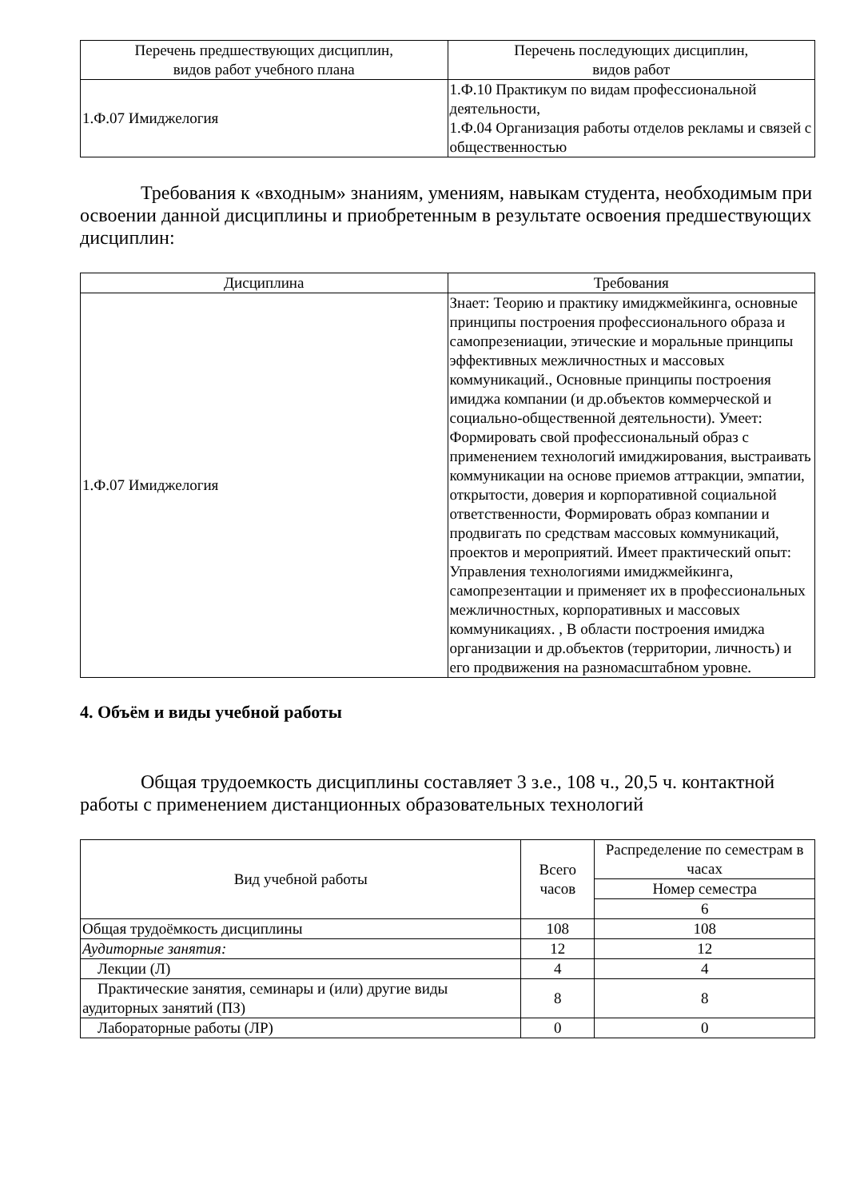| Перечень предшествующих дисциплин, видов работ учебного плана | Перечень последующих дисциплин, видов работ |
| --- | --- |
| 1.Ф.07 Имиджелогия | 1.Ф.10 Практикум по видам профессиональной деятельности, 1.Ф.04 Организация работы отделов рекламы и связей с общественностью |
Требования к «входным» знаниям, умениям, навыкам студента, необходимым при освоении данной дисциплины и приобретенным в результате освоения предшествующих дисциплин:
| Дисциплина | Требования |
| --- | --- |
| 1.Ф.07 Имиджелогия | Знает: Теорию и практику имиджмейкинга, основные принципы построения профессионального образа и самопрезениации, этические и моральные принципы эффективных межличностных и массовых коммуникаций., Основные принципы построения имиджа компании (и др.объектов коммерческой и социально-общественной деятельности). Умеет: Формировать свой профессиональный образ с применением технологий имиджирования, выстраивать коммуникации на основе приемов аттракции, эмпатии, открытости, доверия и корпоративной социальной ответственности, Формировать образ компании и продвигать по средствам массовых коммуникаций, проектов и мероприятий. Имеет практический опыт: Управления технологиями имиджмейкинга, самопрезентации и применяет их в профессиональных межличностных, корпоративных и массовых коммуникациях. , В области построения имиджа организации и др.объектов (территории, личность) и его продвижения на разномасштабном уровне. |
4. Объём и виды учебной работы
Общая трудоемкость дисциплины составляет 3 з.е., 108 ч., 20,5 ч. контактной работы с применением дистанционных образовательных технологий
| Вид учебной работы | Всего часов | Распределение по семестрам в часах |
| --- | --- | --- |
| | | Номер семестра |
| | | 6 |
| Общая трудоёмкость дисциплины | 108 | 108 |
| Аудиторные занятия: | 12 | 12 |
| Лекции (Л) | 4 | 4 |
| Практические занятия, семинары и (или) другие виды аудиторных занятий (ПЗ) | 8 | 8 |
| Лабораторные работы (ЛР) | 0 | 0 |